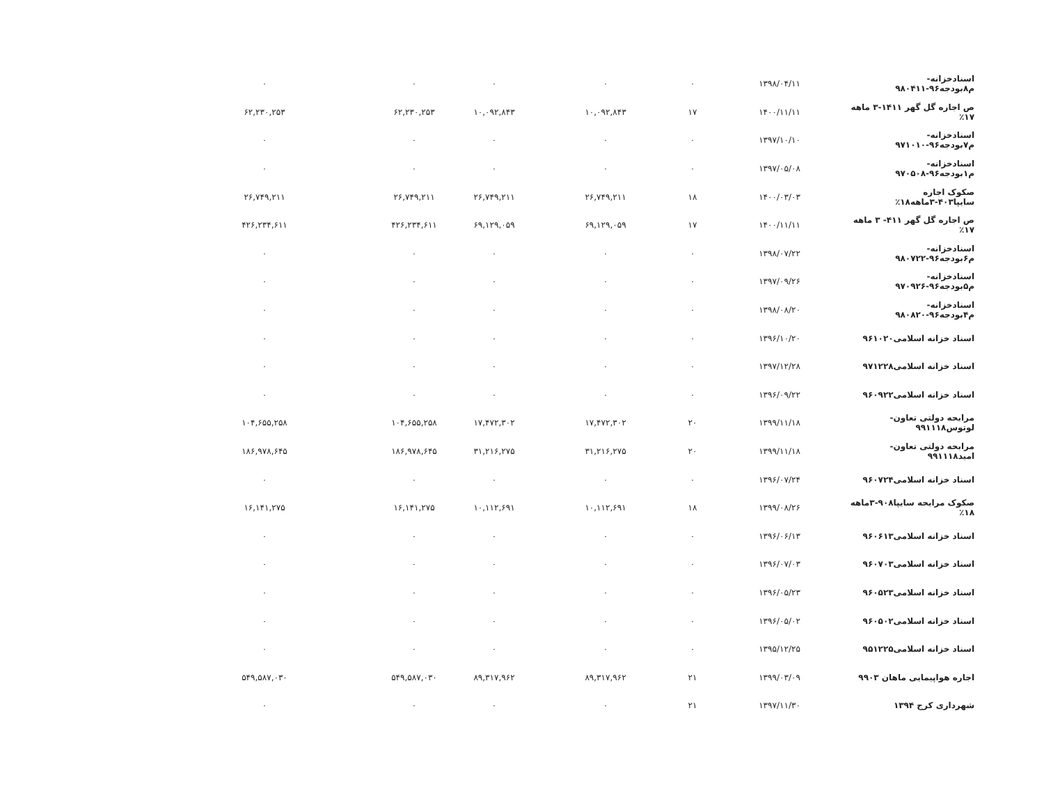| اسنادخزانه-م۸بودجه۹۶-۹۸۰۴۱۱ | ۱۳۹۸/۰۴/۱۱ | ۰ | ۰ | ۰ | ۰ | ۰ |
| ص اجاره گل گهر ۱۴۱۱-۳ ماهه ۱۷٪ | ۱۴۰۰/۱۱/۱۱ | ۱۷ | ۱۰,۰۹۲,۸۴۳ | ۱۰,۰۹۲,۸۴۳ | ۶۲,۲۳۰,۲۵۳ | ۶۲,۲۳۰,۲۵۳ |
| اسنادخزانه-م۷بودجه۹۶-۹۷۱۰۱۰ | ۱۳۹۷/۱۰/۱۰ | ۰ | ۰ | ۰ | ۰ | ۰ |
| اسنادخزانه-م۱بودجه۹۶-۹۷۰۵۰۸ | ۱۳۹۷/۰۵/۰۸ | ۰ | ۰ | ۰ | ۰ | ۰ |
| صکوک اجاره سایپا۴۰۳-۳ماهه۱۸٪ | ۱۴۰۰/۰۳/۰۳ | ۱۸ | ۲۶,۷۴۹,۲۱۱ | ۲۶,۷۴۹,۲۱۱ | ۲۶,۷۴۹,۲۱۱ | ۲۶,۷۴۹,۲۱۱ |
| ص اجاره گل گهر ۴۱۱- ۳ ماهه ۱۷٪ | ۱۴۰۰/۱۱/۱۱ | ۱۷ | ۶۹,۱۲۹,۰۵۹ | ۶۹,۱۲۹,۰۵۹ | ۴۲۶,۲۳۴,۶۱۱ | ۴۲۶,۲۳۴,۶۱۱ |
| اسنادخزانه-م۶بودجه۹۶-۹۸۰۷۲۲ | ۱۳۹۸/۰۷/۲۲ | ۰ | ۰ | ۰ | ۰ | ۰ |
| اسنادخزانه-م۵بودجه۹۶-۹۷۰۹۲۶ | ۱۳۹۷/۰۹/۲۶ | ۰ | ۰ | ۰ | ۰ | ۰ |
| اسنادخزانه-م۴بودجه۹۶-۹۸۰۸۲۰ | ۱۳۹۸/۰۸/۲۰ | ۰ | ۰ | ۰ | ۰ | ۰ |
| اسناد خزانه اسلامی۹۶۱۰۲۰ | ۱۳۹۶/۱۰/۲۰ | ۰ | ۰ | ۰ | ۰ | ۰ |
| اسناد خزانه اسلامی۹۷۱۲۲۸ | ۱۳۹۷/۱۲/۲۸ | ۰ | ۰ | ۰ | ۰ | ۰ |
| اسناد خزانه اسلامی۹۶۰۹۲۲ | ۱۳۹۶/۰۹/۲۲ | ۰ | ۰ | ۰ | ۰ | ۰ |
| مرابحه دولتی تعاون-لوتوس۹۹۱۱۱۸ | ۱۳۹۹/۱۱/۱۸ | ۲۰ | ۱۷,۴۷۲,۳۰۲ | ۱۷,۴۷۲,۳۰۲ | ۱۰۴,۶۵۵,۲۵۸ | ۱۰۴,۶۵۵,۲۵۸ |
| مرابحه دولتی تعاون-امید۹۹۱۱۱۸ | ۱۳۹۹/۱۱/۱۸ | ۲۰ | ۳۱,۲۱۶,۲۷۵ | ۳۱,۲۱۶,۲۷۵ | ۱۸۶,۹۷۸,۶۴۵ | ۱۸۶,۹۷۸,۶۴۵ |
| اسناد خزانه اسلامی۹۶۰۷۲۴ | ۱۳۹۶/۰۷/۲۴ | ۰ | ۰ | ۰ | ۰ | ۰ |
| صکوک مرابحه سایپا۹۰۸-۳ماهه ۱۸٪ | ۱۳۹۹/۰۸/۲۶ | ۱۸ | ۱۰,۱۱۲,۶۹۱ | ۱۰,۱۱۲,۶۹۱ | ۱۶,۱۴۱,۲۷۵ | ۱۶,۱۴۱,۲۷۵ |
| اسناد خزانه اسلامی۹۶۰۶۱۳ | ۱۳۹۶/۰۶/۱۳ | ۰ | ۰ | ۰ | ۰ | ۰ |
| اسناد خزانه اسلامی۹۶۰۷۰۳ | ۱۳۹۶/۰۷/۰۳ | ۰ | ۰ | ۰ | ۰ | ۰ |
| اسناد خزانه اسلامی۹۶۰۵۲۳ | ۱۳۹۶/۰۵/۲۳ | ۰ | ۰ | ۰ | ۰ | ۰ |
| اسناد خزانه اسلامی۹۶۰۵۰۲ | ۱۳۹۶/۰۵/۰۲ | ۰ | ۰ | ۰ | ۰ | ۰ |
| اسناد خزانه اسلامی۹۵۱۲۲۵ | ۱۳۹۵/۱۲/۲۵ | ۰ | ۰ | ۰ | ۰ | ۰ |
| اجاره هواپیمایی ماهان ۹۹۰۳ | ۱۳۹۹/۰۳/۰۹ | ۲۱ | ۸۹,۳۱۷,۹۶۲ | ۸۹,۳۱۷,۹۶۲ | ۵۴۹,۵۸۷,۰۳۰ | ۵۴۹,۵۸۷,۰۳۰ |
| شهرداری کرج ۱۳۹۴ | ۱۳۹۷/۱۱/۳۰ | ۲۱ | ۰ | ۰ | ۰ | ۰ |